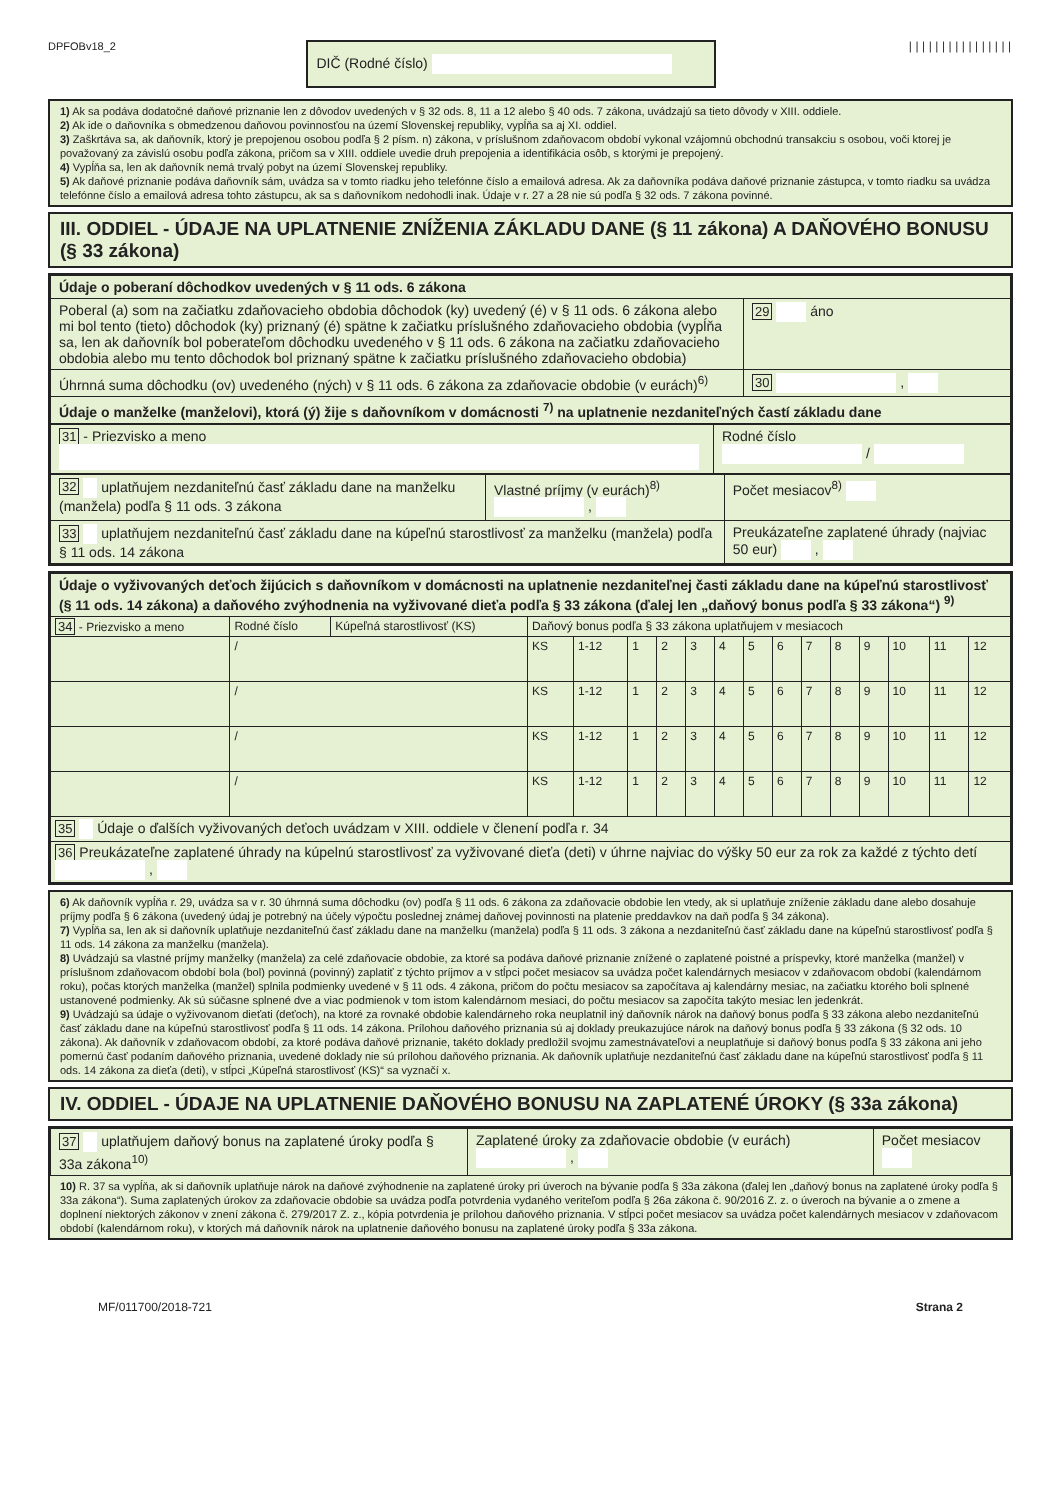DPFOBv18_2
DIČ (Rodné číslo)
||||||||||||||||
1) Ak sa podáva dodatočné daňové priznanie len z dôvodov uvedených v § 32 ods. 8, 11 a 12 alebo § 40 ods. 7 zákona, uvádzajú sa tieto dôvody v XIII. oddiele.
2) Ak ide o daňovníka s obmedzenou daňovou povinnosťou na území Slovenskej republiky, vypĺňa sa aj XI. oddiel.
3) Zaškrtáva sa, ak daňovník, ktorý je prepojenou osobou podľa § 2 písm. n) zákona, v príslušnom zdaňovacom období vykonal vzájomnú obchodnú transakciu s osobou, voči ktorej je považovaný za závislú osobu podľa zákona, pričom sa v XIII. oddiele uvedie druh prepojenia a identifikácia osôb, s ktorými je prepojený.
4) Vypĺňa sa, len ak daňovník nemá trvalý pobyt na území Slovenskej republiky.
5) Ak daňové priznanie podáva daňovník sám, uvádza sa v tomto riadku jeho telefónne číslo a emailová adresa. Ak za daňovníka podáva daňové priznanie zástupca, v tomto riadku sa uvádza telefónne číslo a emailová adresa tohto zástupcu, ak sa s daňovníkom nedohodli inak. Údaje v r. 27 a 28 nie sú podľa § 32 ods. 7 zákona povinné.
III. ODDIEL - ÚDAJE NA UPLATNENIE ZNÍŽENIA ZÁKLADU DANE (§ 11 zákona) A DAŇOVÉHO BONUSU (§ 33 zákona)
| Údaje o poberaní dôchodkov uvedených v § 11 ods. 6 zákona | |
| --- | --- |
| Poberal (a) som na začiatku zdaňovacieho obdobia dôchodok (ky) uvedený (é) v § 11 ods. 6 zákona alebo mi bol tento (tieto) dôchodok (ky) priznaný (é) spätne k začiatku príslušného zdaňovacieho obdobia (vypĺňa sa, len ak daňovník bol poberateľom dôchodku uvedeného v § 11 ods. 6 zákona na začiatku zdaňovacieho obdobia alebo mu tento dôchodok bol priznaný spätne k začiatku príslušného zdaňovacieho obdobia) | 29 áno |
| Úhrnná suma dôchodku (ov) uvedeného (ných) v § 11 ods. 6 zákona za zdaňovacie obdobie (v eurách)<sup>6)</sup> | 30 , |
| Údaje o manželke (manželovi), ktorá (ý) žije s daňovníkom v domácnosti <sup>7)</sup> na uplatnenie nezdaniteľných častí základu dane | |
| 31 - Priezvisko a meno | Rodné číslo / |
| 32 uplatňujem nezdaniteľnú časť základu dane na manželku (manžela) podľa § 11 ods. 3 zákona | Vlastné príjmy (v eurách)<sup>8)</sup> , | Počet mesiacov<sup>8)</sup> |
| 33 uplatňujem nezdaniteľnú časť základu dane na kúpeľnú starostlivosť za manželku (manžela) podľa § 11 ods. 14 zákona | | Preukázateľne zaplatené úhrady (najviac 50 eur) , |
| Údaje o vyživovaných deťoch žijúcich s daňovníkom v domácnosti na uplatnenie nezdaniteľnej časti základu dane na kúpeľnú starostlivosť (§ 11 ods. 14 zákona) a daňového zvýhodnenia na vyživované dieťa podľa § 33 zákona (ďalej len „daňový bonus podľa § 33 zákona“) <sup>9)</sup> | | | | | | | | | | | | | | | | |
| --- | --- | --- | --- | --- | --- | --- | --- | --- | --- | --- | --- | --- | --- | --- | --- | --- |
| 34 - Priezvisko a meno | Rodné číslo | Kúpeľná starostlivosť (KS) | Daňový bonus podľa § 33 zákona uplatňujem v mesiacoch | | | | | | | | | | | | | |
| | / | | KS | 1-12 | 1 | 2 | 3 | 4 | 5 | 6 | 7 | 8 | 9 | 10 | 11 | 12 |
| | / | | KS | 1-12 | 1 | 2 | 3 | 4 | 5 | 6 | 7 | 8 | 9 | 10 | 11 | 12 |
| | / | | KS | 1-12 | 1 | 2 | 3 | 4 | 5 | 6 | 7 | 8 | 9 | 10 | 11 | 12 |
| | / | | KS | 1-12 | 1 | 2 | 3 | 4 | 5 | 6 | 7 | 8 | 9 | 10 | 11 | 12 |
| 35 Údaje o ďalších vyživovaných deťoch uvádzam v XIII. oddiele v členení podľa r. 34 | | | | | | | | | | | | | | | | |
| 36 Preukázateľne zaplatené úhrady na kúpelnú starostlivosť za vyživované dieťa (deti) v úhrne najviac do výšky 50 eur za rok za každé z týchto detí , | | | | | | | | | | | | | | | | |
6) Ak daňovník vypĺňa r. 29, uvádza sa v r. 30 úhrnná suma dôchodku (ov) podľa § 11 ods. 6 zákona za zdaňovacie obdobie len vtedy, ak si uplatňuje zníženie základu dane alebo dosahuje príjmy podľa § 6 zákona (uvedený údaj je potrebný na účely výpočtu poslednej známej daňovej povinnosti na platenie preddavkov na daň podľa § 34 zákona).
7) Vypĺňa sa, len ak si daňovník uplatňuje nezdaniteľnú časť základu dane na manželku (manžela) podľa § 11 ods. 3 zákona a nezdaniteľnú časť základu dane na kúpeľnú starostlivosť podľa § 11 ods. 14 zákona za manželku (manžela).
8) Uvádzajú sa vlastné príjmy manželky (manžela) za celé zdaňovacie obdobie, za ktoré sa podáva daňové priznanie znížené o zaplatené poistné a príspevky, ktoré manželka (manžel) v príslušnom zdaňovacom období bola (bol) povinná (povinný) zaplatiť z týchto príjmov a v stĺpci počet mesiacov sa uvádza počet kalendárnych mesiacov v zdaňovacom období (kalendárnom roku), počas ktorých manželka (manžel) splnila podmienky uvedené v § 11 ods. 4 zákona, pričom do počtu mesiacov sa započítava aj kalendárny mesiac, na začiatku ktorého boli splnené ustanovené podmienky. Ak sú súčasne splnené dve a viac podmienok v tom istom kalendárnom mesiaci, do počtu mesiacov sa započíta takýto mesiac len jedenkrát.
9) Uvádzajú sa údaje o vyživovanom dieťati (deťoch), na ktoré za rovnaké obdobie kalendárneho roka neuplatnil iný daňovník nárok na daňový bonus podľa § 33 zákona alebo nezdaniteľnú časť základu dane na kúpeľnú starostlivosť podľa § 11 ods. 14 zákona. Prílohou daňového priznania sú aj doklady preukazujúce nárok na daňový bonus podľa § 33 zákona (§ 32 ods. 10 zákona). Ak daňovník v zdaňovacom období, za ktoré podáva daňové priznanie, takéto doklady predložil svojmu zamestnávateľovi a neuplatňuje si daňový bonus podľa § 33 zákona ani jeho pomernú časť podaním daňového priznania, uvedené doklady nie sú prílohou daňového priznania. Ak daňovník uplatňuje nezdaniteľnú časť základu dane na kúpeľnú starostlivosť podľa § 11 ods. 14 zákona za dieťa (deti), v stĺpci „Kúpeľná starostlivosť (KS)“ sa vyznačí x.
IV. ODDIEL - ÚDAJE NA UPLATNENIE DAŇOVÉHO BONUSU NA ZAPLATENÉ ÚROKY (§ 33a zákona)
| 37 uplatňujem daňový bonus na zaplatené úroky podľa § 33a zákona<sup>10)</sup> | Zaplatené úroky za zdaňovacie obdobie (v eurách) , | Počet mesiacov |
10) R. 37 sa vypĺňa, ak si daňovník uplatňuje nárok na daňové zvýhodnenie na zaplatené úroky pri úveroch na bývanie podľa § 33a zákona (ďalej len „daňový bonus na zaplatené úroky podľa § 33a zákona“). Suma zaplatených úrokov za zdaňovacie obdobie sa uvádza podľa potvrdenia vydaného veriteľom podľa § 26a zákona č. 90/2016 Z. z. o úveroch na bývanie a o zmene a doplnení niektorých zákonov v znení zákona č. 279/2017 Z. z., kópia potvrdenia je prílohou daňového priznania. V stĺpci počet mesiacov sa uvádza počet kalendárnych mesiacov v zdaňovacom období (kalendárnom roku), v ktorých má daňovník nárok na uplatnenie daňového bonusu na zaplatené úroky podľa § 33a zákona.
MF/011700/2018-721 Strana 2